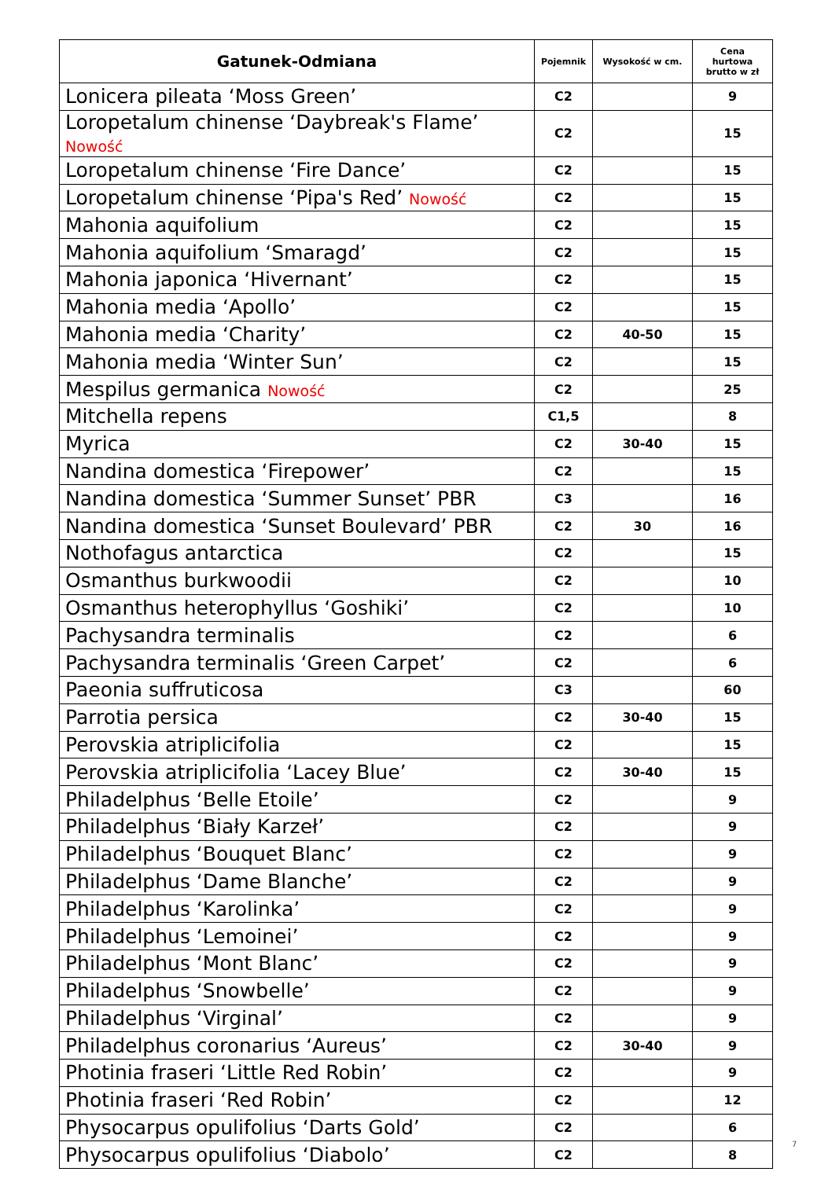| Gatunek-Odmiana | Pojemnik | Wysokość w cm. | Cena hurtowa brutto w zł |
| --- | --- | --- | --- |
| Lonicera pileata ‘Moss Green’ | C2 | | 9 |
| Loropetalum chinense ‘Daybreak's Flame’ Nowość | C2 | | 15 |
| Loropetalum chinense ‘Fire Dance’ | C2 | | 15 |
| Loropetalum chinense ‘Pipa's Red’ Nowość | C2 | | 15 |
| Mahonia aquifolium | C2 | | 15 |
| Mahonia aquifolium ‘Smaragd’ | C2 | | 15 |
| Mahonia japonica ‘Hivernant’ | C2 | | 15 |
| Mahonia media ‘Apollo’ | C2 | | 15 |
| Mahonia media ‘Charity’ | C2 | 40-50 | 15 |
| Mahonia media ‘Winter Sun’ | C2 | | 15 |
| Mespilus germanica Nowość | C2 | | 25 |
| Mitchella repens | C1,5 | | 8 |
| Myrica | C2 | 30-40 | 15 |
| Nandina domestica ‘Firepower’ | C2 | | 15 |
| Nandina domestica ‘Summer Sunset’ PBR | C3 | | 16 |
| Nandina domestica ‘Sunset Boulevard’ PBR | C2 | 30 | 16 |
| Nothofagus antarctica | C2 | | 15 |
| Osmanthus burkwoodii | C2 | | 10 |
| Osmanthus heterophyllus ‘Goshiki’ | C2 | | 10 |
| Pachysandra terminalis | C2 | | 6 |
| Pachysandra terminalis ‘Green Carpet’ | C2 | | 6 |
| Paeonia suffruticosa | C3 | | 60 |
| Parrotia persica | C2 | 30-40 | 15 |
| Perovskia atriplicifolia | C2 | | 15 |
| Perovskia atriplicifolia ‘Lacey Blue’ | C2 | 30-40 | 15 |
| Philadelphus ‘Belle Etoile’ | C2 | | 9 |
| Philadelphus ‘Biały Karzeł’ | C2 | | 9 |
| Philadelphus ‘Bouquet Blanc’ | C2 | | 9 |
| Philadelphus ‘Dame Blanche’ | C2 | | 9 |
| Philadelphus ‘Karolinka’ | C2 | | 9 |
| Philadelphus ‘Lemoinei’ | C2 | | 9 |
| Philadelphus ‘Mont Blanc’ | C2 | | 9 |
| Philadelphus ‘Snowbelle’ | C2 | | 9 |
| Philadelphus ‘Virginal’ | C2 | | 9 |
| Philadelphus coronarius ‘Aureus’ | C2 | 30-40 | 9 |
| Photinia fraseri ‘Little Red Robin’ | C2 | | 9 |
| Photinia fraseri ‘Red Robin’ | C2 | | 12 |
| Physocarpus opulifolius ‘Darts Gold’ | C2 | | 6 |
| Physocarpus opulifolius ‘Diabolo’ | C2 | | 8 |
7